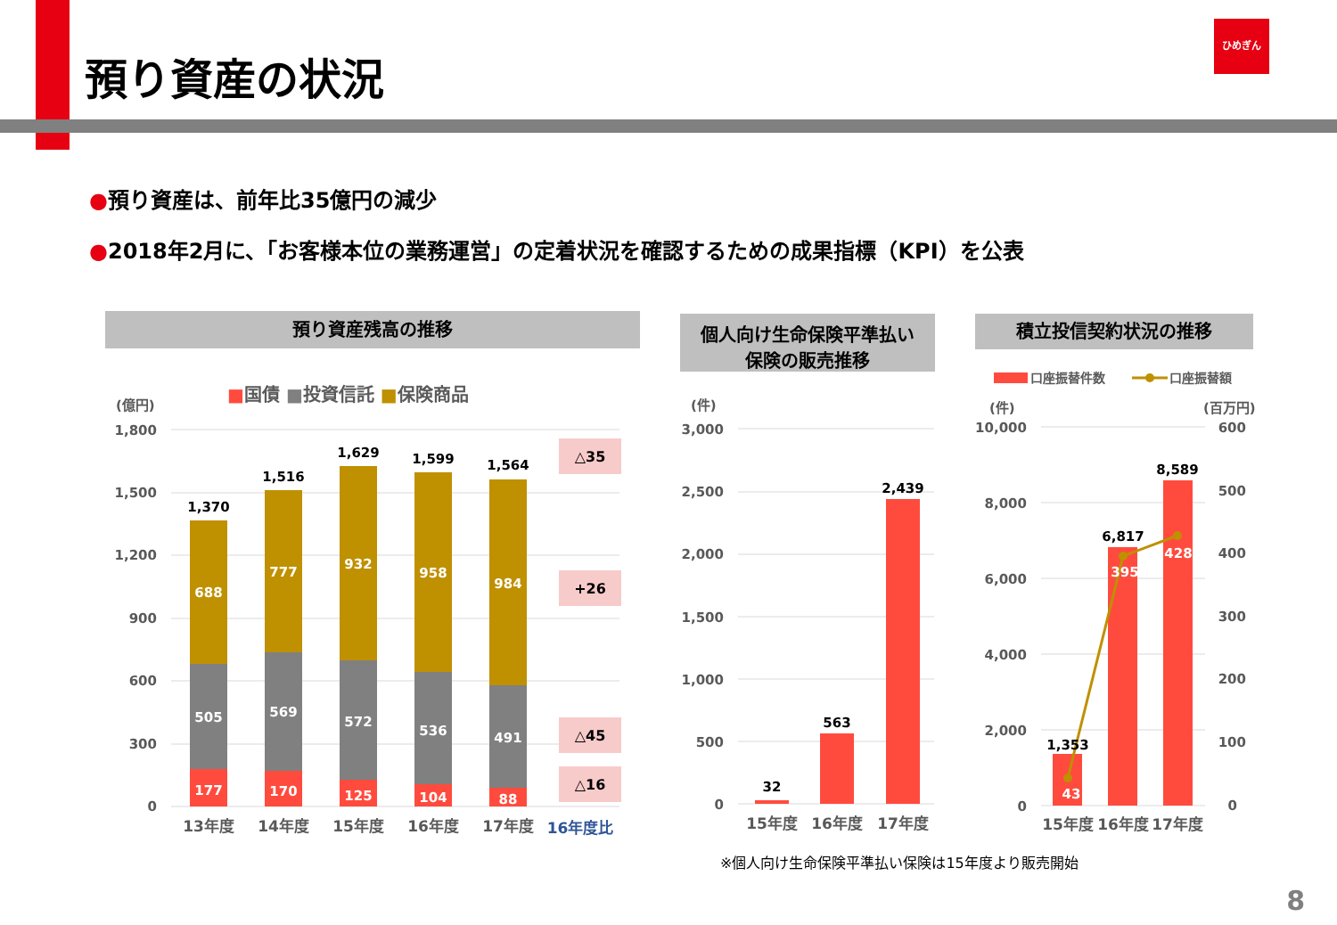預り資産の状況
ひめぎん
●預り資産は、前年比35億円の減少
●2018年2月に、「お客様本位の業務運営」の定着状況を確認するための成果指標（KPI）を公表
預り資産残高の推移
個人向け生命保険平準払い
保険の販売推移
積立投信契約状況の推移
■国債 ■投資信託 ■保険商品
(億円)
1,800
1,500
1,200
900
600
300
0
688
505
177
1,370
777
569
170
1,516
932
572
125
1,629
958
536
104
1,599
984
491
88
1,564
△35
+26
△45
△16
13年度
14年度
15年度
16年度
17年度
16年度比
(件)
3,000
2,500
2,000
1,500
1,000
500
0
32
563
2,439
15年度
16年度
17年度
口座振替件数
口座振替額
(件)
(百万円)
10,000
8,000
6,000
4,000
2,000
0
600
500
400
300
200
100
0
1,353
6,817
8,589
43
395
428
15年度
16年度
17年度
※個人向け生命保険平準払い保険は15年度より販売開始
8